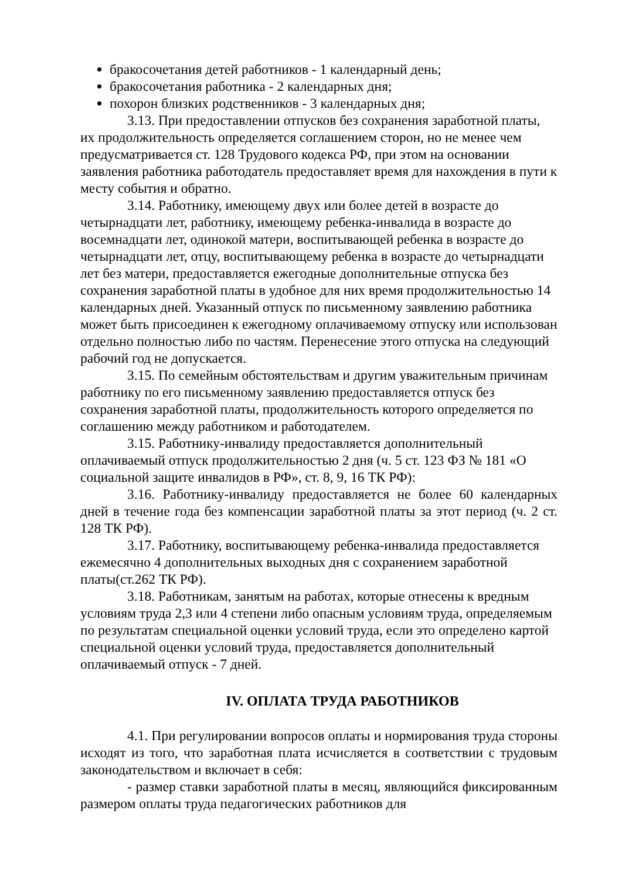бракосочетания детей работников - 1 календарный день;
бракосочетания работника - 2 календарных дня;
похорон близких родственников - 3 календарных дня;
3.13. При предоставлении отпусков без сохранения заработной платы, их продолжительность определяется соглашением сторон, но не менее чем предусматривается ст. 128 Трудового кодекса РФ, при этом на основании заявления работника работодатель предоставляет время для нахождения в пути к месту события и обратно.
3.14. Работнику, имеющему двух или более детей в возрасте до четырнадцати лет, работнику, имеющему ребенка-инвалида в возрасте до восемнадцати лет, одинокой матери, воспитывающей ребенка в возрасте до четырнадцати лет, отцу, воспитывающему ребенка в возрасте до четырнадцати лет без матери, предоставляется ежегодные дополнительные отпуска без сохранения заработной платы в удобное для них время продолжительностью 14 календарных дней. Указанный отпуск по письменному заявлению работника может быть присоединен к ежегодному оплачиваемому отпуску или использован отдельно полностью либо по частям. Перенесение этого отпуска на следующий рабочий год не допускается.
3.15. По семейным обстоятельствам и другим уважительным причинам работнику по его письменному заявлению предоставляется отпуск без сохранения заработной платы, продолжительность которого определяется по соглашению между работником и работодателем.
3.15. Работнику-инвалиду предоставляется дополнительный оплачиваемый отпуск продолжительностью 2 дня (ч. 5 ст. 123 ФЗ № 181 «О социальной защите инвалидов в РФ», ст. 8, 9, 16 ТК РФ):
3.16. Работнику-инвалиду предоставляется не более 60 календарных дней в течение года без компенсации заработной платы за этот период (ч. 2 ст. 128 ТК РФ).
3.17. Работнику, воспитывающему ребенка-инвалида предоставляется ежемесячно 4 дополнительных выходных дня с сохранением заработной платы(ст.262 ТК РФ).
3.18. Работникам, занятым на работах, которые отнесены к вредным условиям труда 2,3 или 4 степени либо опасным условиям труда, определяемым по результатам специальной оценки условий труда, если это определено картой специальной оценки условий труда, предоставляется дополнительный оплачиваемый отпуск - 7 дней.
IV. ОПЛАТА ТРУДА РАБОТНИКОВ
4.1. При регулировании вопросов оплаты и нормирования труда стороны исходят из того, что заработная плата исчисляется в соответствии с трудовым законодательством и включает в себя:
- размер ставки заработной платы в месяц, являющийся фиксированным размером оплаты труда педагогических работников для